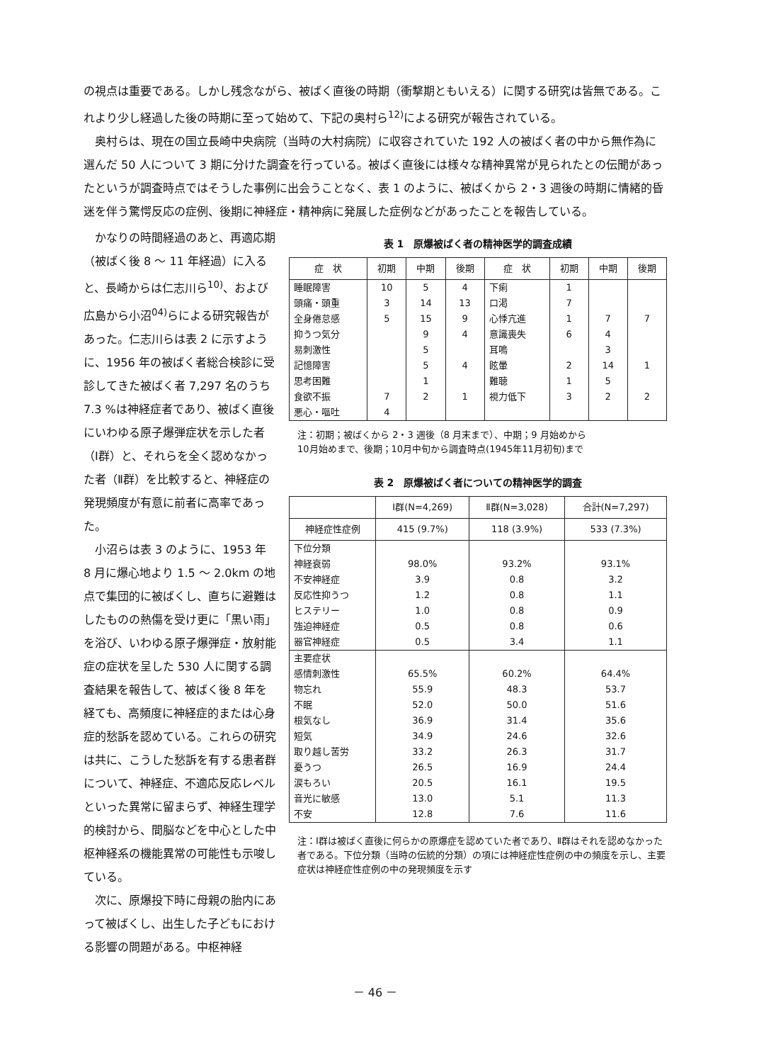の視点は重要である。しかし残念ながら、被ばく直後の時期（衝撃期ともいえる）に関する研究は皆無である。これより少し経過した後の時期に至って始めて、下記の奥村ら<sup>12)</sup>による研究が報告されている。
奥村らは、現在の国立長崎中央病院（当時の大村病院）に収容されていた 192 人の被ばく者の中から無作為に選んだ 50 人について 3 期に分けた調査を行っている。被ばく直後には様々な精神異常が見られたとの伝聞があったというが調査時点ではそうした事例に出会うことなく、表 1 のように、被ばくから 2・3 週後の時期に情緒的昏迷を伴う驚愕反応の症例、後期に神経症・精神病に発展した症例などがあったことを報告している。
かなりの時間経過のあと、再適応期（被ばく後 8 ～ 11 年経過）に入ると、長崎からは仁志川ら<sup>10)</sup>、および広島から小沼<sup>04)</sup>らによる研究報告があった。仁志川らは表 2 に示すように、1956 年の被ばく者総合検診に受診してきた被ばく者 7,297 名のうち 7.3 %は神経症者であり、被ばく直後にいわゆる原子爆弾症状を示した者（Ⅰ群）と、それらを全く認めなかった者（Ⅱ群）を比較すると、神経症の発現頻度が有意に前者に高率であった。
小沼らは表 3 のように、1953 年 8 月に爆心地より 1.5 ～ 2.0km の地点で集団的に被ばくし、直ちに避難はしたものの熱傷を受け更に「黒い雨」を浴び、いわゆる原子爆弾症・放射能症の症状を呈した 530 人に関する調査結果を報告して、被ばく後 8 年を経ても、高頻度に神経症的または心身症的愁訴を認めている。これらの研究は共に、こうした愁訴を有する患者群について、神経症、不適応反応レベルといった異常に留まらず、神経生理学的検討から、間脳などを中心とした中枢神経系の機能異常の可能性も示唆している。
次に、原爆投下時に母親の胎内にあって被ばくし、出生した子どもにおける影響の問題がある。中枢神経
表 1　原爆被ばく者の精神医学的調査成績
| 症 状 | 初期 | 中期 | 後期 | 症 状 | 初期 | 中期 | 後期 |
| --- | --- | --- | --- | --- | --- | --- | --- |
| 睡眠障害 | 10 | 5 | 4 | 下痢 | 1 | | |
| 頭痛・頭重 | 3 | 14 | 13 | 口渇 | 7 | | |
| 全身倦怠感 | 5 | 15 | 9 | 心悸亢進 | 1 | 7 | 7 |
| 抑うつ気分 | | 9 | 4 | 意識喪失 | 6 | 4 | |
| 易刺激性 | | 5 | | 耳鳴 | | 3 | |
| 記憶障害 | | 5 | 4 | 眩暈 | 2 | 14 | 1 |
| 思考困難 | | 1 | | 難聴 | 1 | 5 | |
| 食欲不振 | 7 | 2 | 1 | 視力低下 | 3 | 2 | 2 |
| 悪心・嘔吐 | 4 | | | | | | |
注：初期；被ばくから 2・3 週後（8 月末まで）、中期；9 月始めから
10月始めまで、後期；10月中旬から調査時点(1945年11月初旬)まで
表 2　原爆被ばく者についての精神医学的調査
| | Ⅰ群(N=4,269) | Ⅱ群(N=3,028) | 合計(N=7,297) |
| --- | --- | --- | --- |
| 神経症性症例 | 415 (9.7%) | 118 (3.9%) | 533 (7.3%) |
| 下位分類 | | | |
| 神経衰弱 | 98.0% | 93.2% | 93.1% |
| 不安神経症 | 3.9 | 0.8 | 3.2 |
| 反応性抑うつ | 1.2 | 0.8 | 1.1 |
| ヒステリー | 1.0 | 0.8 | 0.9 |
| 強迫神経症 | 0.5 | 0.8 | 0.6 |
| 器官神経症 | 0.5 | 3.4 | 1.1 |
| 主要症状 | | | |
| 感情刺激性 | 65.5% | 60.2% | 64.4% |
| 物忘れ | 55.9 | 48.3 | 53.7 |
| 不眠 | 52.0 | 50.0 | 51.6 |
| 根気なし | 36.9 | 31.4 | 35.6 |
| 短気 | 34.9 | 24.6 | 32.6 |
| 取り越し苦労 | 33.2 | 26.3 | 31.7 |
| 憂うつ | 26.5 | 16.9 | 24.4 |
| 涙もろい | 20.5 | 16.1 | 19.5 |
| 音光に敏感 | 13.0 | 5.1 | 11.3 |
| 不安 | 12.8 | 7.6 | 11.6 |
注：Ⅰ群は被ばく直後に何らかの原爆症を認めていた者であり、Ⅱ群はそれを認めなかった者である。下位分類（当時の伝統的分類）の項には神経症性症例の中の頻度を示し、主要症状は神経症性症例の中の発現頻度を示す
－ 46 －